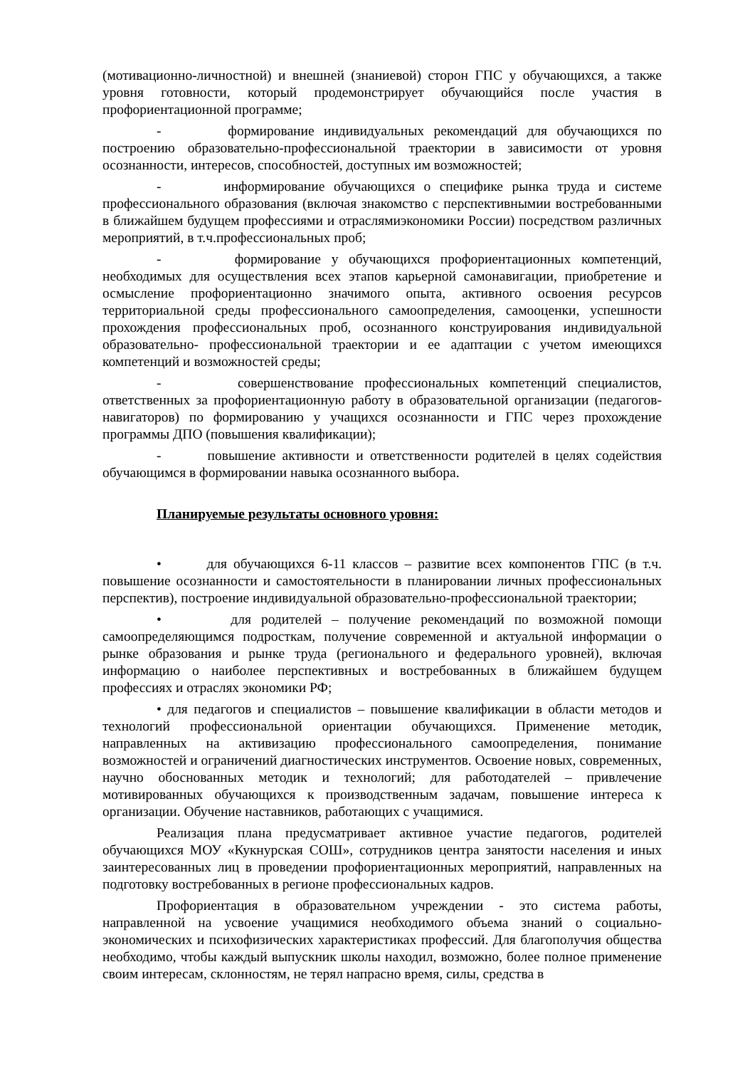(мотивационно-личностной) и внешней (знаниевой) сторон ГПС у обучающихся, а также уровня готовности, который продемонстрирует обучающийся после участия в профориентационной программе;
- формирование индивидуальных рекомендаций для обучающихся по построению образовательно-профессиональной траектории в зависимости от уровня осознанности, интересов, способностей, доступных им возможностей;
- информирование обучающихся о специфике рынка труда и системе профессионального образования (включая знакомство с перспективнымии востребованными в ближайшем будущем профессиями и отраслямиэкономики России) посредством различных мероприятий, в т.ч.профессиональных проб;
- формирование у обучающихся профориентационных компетенций, необходимых для осуществления всех этапов карьерной самонавигации, приобретение и осмысление профориентационно значимого опыта, активного освоения ресурсов территориальной среды профессионального самоопределения, самооценки, успешности прохождения профессиональных проб, осознанного конструирования индивидуальной образовательно- профессиональной траектории и ее адаптации с учетом имеющихся компетенций и возможностей среды;
- совершенствование профессиональных компетенций специалистов, ответственных за профориентационную работу в образовательной организации (педагогов-навигаторов) по формированию у учащихся осознанности и ГПС через прохождение программы ДПО (повышения квалификации);
- повышение активности и ответственности родителей в целях содействия обучающимся в формировании навыка осознанного выбора.
Планируемые результаты основного уровня:
• для обучающихся 6-11 классов – развитие всех компонентов ГПС (в т.ч. повышение осознанности и самостоятельности в планировании личных профессиональных перспектив), построение индивидуальной образовательно-профессиональной траектории;
• для родителей – получение рекомендаций по возможной помощи самоопределяющимся подросткам, получение современной и актуальной информации о рынке образования и рынке труда (регионального и федерального уровней), включая информацию о наиболее перспективных и востребованных в ближайшем будущем профессиях и отраслях экономики РФ;
• для педагогов и специалистов – повышение квалификации в области методов и технологий профессиональной ориентации обучающихся. Применение методик, направленных на активизацию профессионального самоопределения, понимание возможностей и ограничений диагностических инструментов. Освоение новых, современных, научно обоснованных методик и технологий; для работодателей – привлечение мотивированных обучающихся к производственным задачам, повышение интереса к организации. Обучение наставников, работающих с учащимися.
Реализация плана предусматривает активное участие педагогов, родителей обучающихся МОУ «Кукнурская СОШ», сотрудников центра занятости населения и иных заинтересованных лиц в проведении профориентационных мероприятий, направленных на подготовку востребованных в регионе профессиональных кадров.
Профориентация в образовательном учреждении - это система работы, направленной на усвоение учащимися необходимого объема знаний о социально-экономических и психофизических характеристиках профессий. Для благополучия общества необходимо, чтобы каждый выпускник школы находил, возможно, более полное применение своим интересам, склонностям, не терял напрасно время, силы, средства в